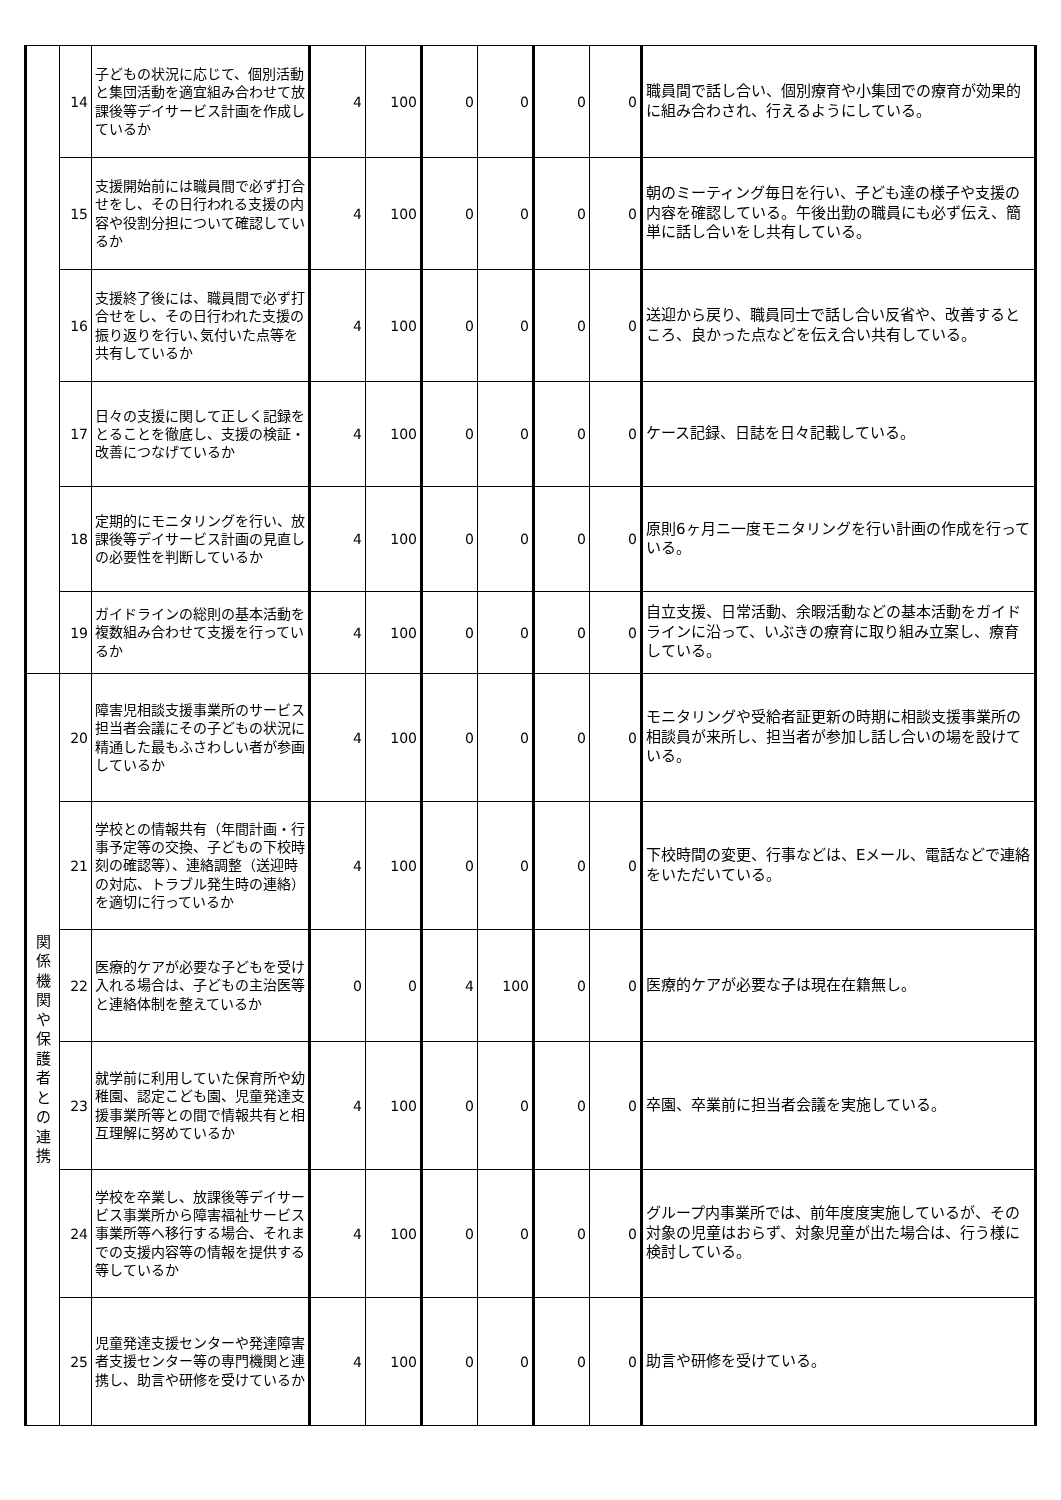| | 14 | 子どもの状況に応じて、個別活動と集団活動を適宜組み合わせて放課後等デイサービス計画を作成しているか | 4 | 100 | 0 | 0 | 0 | 0 | 職員間で話し合い、個別療育や小集団での療育が効果的に組み合わされ、行えるようにしている。 |
| | 15 | 支援開始前には職員間で必ず打合せをし、その日行われる支援の内容や役割分担について確認しているか | 4 | 100 | 0 | 0 | 0 | 0 | 朝のミーティング毎日を行い、子ども達の様子や支援の内容を確認している。午後出勤の職員にも必ず伝え、簡単に話し合いをし共有している。 |
| | 16 | 支援終了後には、職員間で必ず打合せをし、その日行われた支援の振り返りを行い､気付いた点等を共有しているか | 4 | 100 | 0 | 0 | 0 | 0 | 送迎から戻り、職員同士で話し合い反省や、改善するところ、良かった点などを伝え合い共有している。 |
| | 17 | 日々の支援に関して正しく記録をとることを徹底し、支援の検証・改善につなげているか | 4 | 100 | 0 | 0 | 0 | 0 | ケース記録、日誌を日々記載している。 |
| | 18 | 定期的にモニタリングを行い、放課後等デイサービス計画の見直しの必要性を判断しているか | 4 | 100 | 0 | 0 | 0 | 0 | 原則6ヶ月ニ一度モニタリングを行い計画の作成を行っている。 |
| | 19 | ガイドラインの総則の基本活動を複数組み合わせて支援を行っているか | 4 | 100 | 0 | 0 | 0 | 0 | 自立支援、日常活動、余暇活動などの基本活動をガイドラインに沿って、いぶきの療育に取り組み立案し、療育している。 |
| 関 係 機 関 や 保 護 者 と の 連 携 | 20 | 障害児相談支援事業所のサービス担当者会議にその子どもの状況に精通した最もふさわしい者が参画しているか | 4 | 100 | 0 | 0 | 0 | 0 | モニタリングや受給者証更新の時期に相談支援事業所の相談員が来所し、担当者が参加し話し合いの場を設けている。 |
| | 21 | 学校との情報共有（年間計画・行事予定等の交換、子どもの下校時刻の確認等）、連絡調整（送迎時の対応、トラブル発生時の連絡）を適切に行っているか | 4 | 100 | 0 | 0 | 0 | 0 | 下校時間の変更、行事などは、Eメール、電話などで連絡をいただいている。 |
| | 22 | 医療的ケアが必要な子どもを受け入れる場合は、子どもの主治医等と連絡体制を整えているか | 0 | 0 | 4 | 100 | 0 | 0 | 医療的ケアが必要な子は現在在籍無し。 |
| | 23 | 就学前に利用していた保育所や幼稚園、認定こども園、児童発達支援事業所等との間で情報共有と相互理解に努めているか | 4 | 100 | 0 | 0 | 0 | 0 | 卒園、卒業前に担当者会議を実施している。 |
| | 24 | 学校を卒業し、放課後等デイサービス事業所から障害福祉サービス事業所等へ移行する場合、それまでの支援内容等の情報を提供する等しているか | 4 | 100 | 0 | 0 | 0 | 0 | グループ内事業所では、前年度度実施しているが、その対象の児童はおらず、対象児童が出た場合は、行う様に検討している。 |
| | 25 | 児童発達支援センターや発達障害者支援センター等の専門機関と連携し、助言や研修を受けているか | 4 | 100 | 0 | 0 | 0 | 0 | 助言や研修を受けている。 |